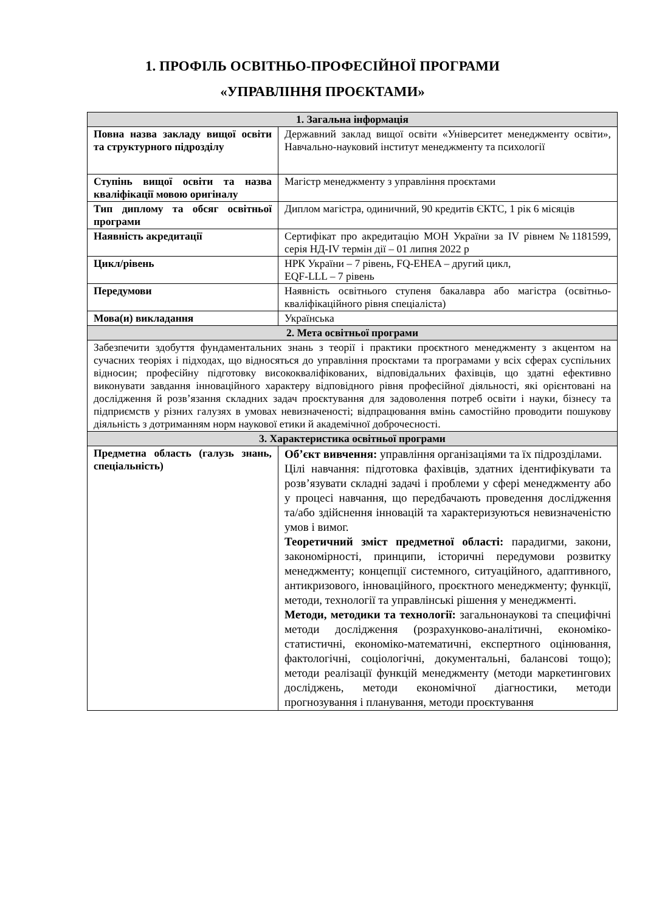1. ПРОФІЛЬ ОСВІТНЬО-ПРОФЕСІЙНОЇ ПРОГРАМИ
«УПРАВЛІННЯ ПРОЄКТАМИ»
| 1. Загальна інформація | |
| Повна назва закладу вищої освіти та структурного підрозділу | Державний заклад вищої освіти «Університет менеджменту освіти», Навчально-науковий інститут менеджменту та психології |
| Ступінь вищої освіти та назва кваліфікації мовою оригіналу | Магістр менеджменту з управління проєктами |
| Тип диплому та обсяг освітньої програми | Диплом магістра, одиничний, 90 кредитів ЄКТС, 1 рік 6 місяців |
| Наявність акредитації | Сертифікат про акредитацію МОН України за IV рівнем №1181599, серія НД-IV термін дії – 01 липня 2022 р |
| Цикл/рівень | НРК України – 7 рівень, FQ-EHEA – другий цикл, EQF-LLL – 7 рівень |
| Передумови | Наявність освітнього ступеня бакалавра або магістра (освітньо-кваліфікаційного рівня спеціаліста) |
| Мова(и) викладання | Українська |
| 2. Мета освітньої програми | |
| Забезпечити здобуття фундаментальних знань з теорії і практики проєктного менеджменту з акцентом на сучасних теоріях і підходах, що відносяться до управління проєктами та програмами у всіх сферах суспільних відносин; професійну підготовку висококваліфікованих, відповідальних фахівців, що здатні ефективно виконувати завдання інноваційного характеру відповідного рівня професійної діяльності, які орієнтовані на дослідження й розв’язання складних задач проєктування для задоволення потреб освіти і науки, бізнесу та підприємств у різних галузях в умовах невизначеності; відпрацювання вмінь самостійно проводити пошукову діяльність з дотриманням норм наукової етики й академічної доброчесності. | |
| 3. Характеристика освітньої програми | |
| Предметна область (галузь знань, спеціальність) | Об’єкт вивчення: управління організаціями та їх підрозділами. Цілі навчання: підготовка фахівців, здатних ідентифікувати та розв’язувати складні задачі і проблеми у сфері менеджменту або у процесі навчання, що передбачають проведення дослідження та/або здійснення інновацій та характеризуються невизначеністю умов і вимог. Теоретичний зміст предметної області: парадигми, закони, закономірності, принципи, історичні передумови розвитку менеджменту; концепції системного, ситуаційного, адаптивного, антикризового, інноваційного, проєктного менеджменту; функції, методи, технології та управлінські рішення у менеджменті. Методи, методики та технології: загальнонаукові та специфічні методи дослідження (розрахунково-аналітичні, економіко-статистичні, економіко-математичні, експертного оцінювання, фактологічні, соціологічні, документальні, балансові тощо); методи реалізації функцій менеджменту (методи маркетингових досліджень, методи економічної діагностики, методи прогнозування і планування, методи проєктування |